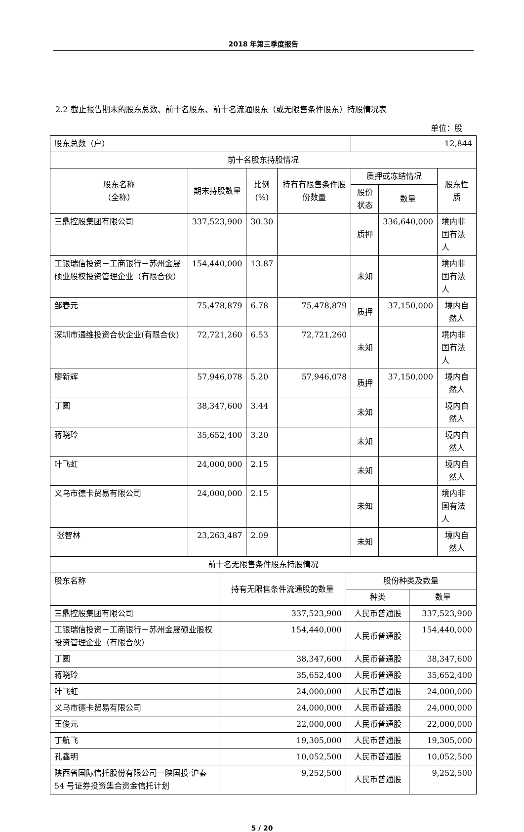2018 年第三季度报告
2.2 截止报告期末的股东总数、前十名股东、前十名流通股东（或无限售条件股东）持股情况表
单位：股
| 股东总数（户） | | | | 12,844 | | |
| 前十名股东持股情况 | | | | | | |
| 股东名称 （全称） | 期末持股数量 | 比例 (%) | 持有有限售条件股份数量 | 质押或冻结情况 | | 股东性质 |
| | | | | 股份状态 | 数量 | |
| 三鼎控股集团有限公司 | 337,523,900 | 30.30 | | 质押 | 336,640,000 | 境内非国有法人 |
| 工银瑞信投资－工商银行－苏州金晟硕业股权投资管理企业（有限合伙） | 154,440,000 | 13.87 | | 未知 | | 境内非国有法人 |
| 邹春元 | 75,478,879 | 6.78 | 75,478,879 | 质押 | 37,150,000 | 境内自然人 |
| 深圳市通维投资合伙企业(有限合伙) | 72,721,260 | 6.53 | 72,721,260 | 未知 | | 境内非国有法人 |
| 廖新辉 | 57,946,078 | 5.20 | 57,946,078 | 质押 | 37,150,000 | 境内自然人 |
| 丁圆 | 38,347,600 | 3.44 | | 未知 | | 境内自然人 |
| 蒋晓玲 | 35,652,400 | 3.20 | | 未知 | | 境内自然人 |
| 叶飞虹 | 24,000,000 | 2.15 | | 未知 | | 境内自然人 |
| 义乌市德卡贸易有限公司 | 24,000,000 | 2.15 | | 未知 | | 境内非国有法人 |
| 张智林 | 23,263,487 | 2.09 | | 未知 | | 境内自然人 |
| 前十名无限售条件股东持股情况 | | | |
| 股东名称 | 持有无限售条件流通股的数量 | 股份种类及数量 | |
| | | 种类 | 数量 |
| 三鼎控股集团有限公司 | 337,523,900 | 人民币普通股 | 337,523,900 |
| 工银瑞信投资－工商银行－苏州金晟硕业股权投资管理企业（有限合伙） | 154,440,000 | 人民币普通股 | 154,440,000 |
| 丁圆 | 38,347,600 | 人民币普通股 | 38,347,600 |
| 蒋晓玲 | 35,652,400 | 人民币普通股 | 35,652,400 |
| 叶飞虹 | 24,000,000 | 人民币普通股 | 24,000,000 |
| 义乌市德卡贸易有限公司 | 24,000,000 | 人民币普通股 | 24,000,000 |
| 王俊元 | 22,000,000 | 人民币普通股 | 22,000,000 |
| 丁航飞 | 19,305,000 | 人民币普通股 | 19,305,000 |
| 孔鑫明 | 10,052,500 | 人民币普通股 | 10,052,500 |
| 陕西省国际信托股份有限公司－陕国投·沪秦 54 号证券投资集合资金信托计划 | 9,252,500 | 人民币普通股 | 9,252,500 |
5 / 20